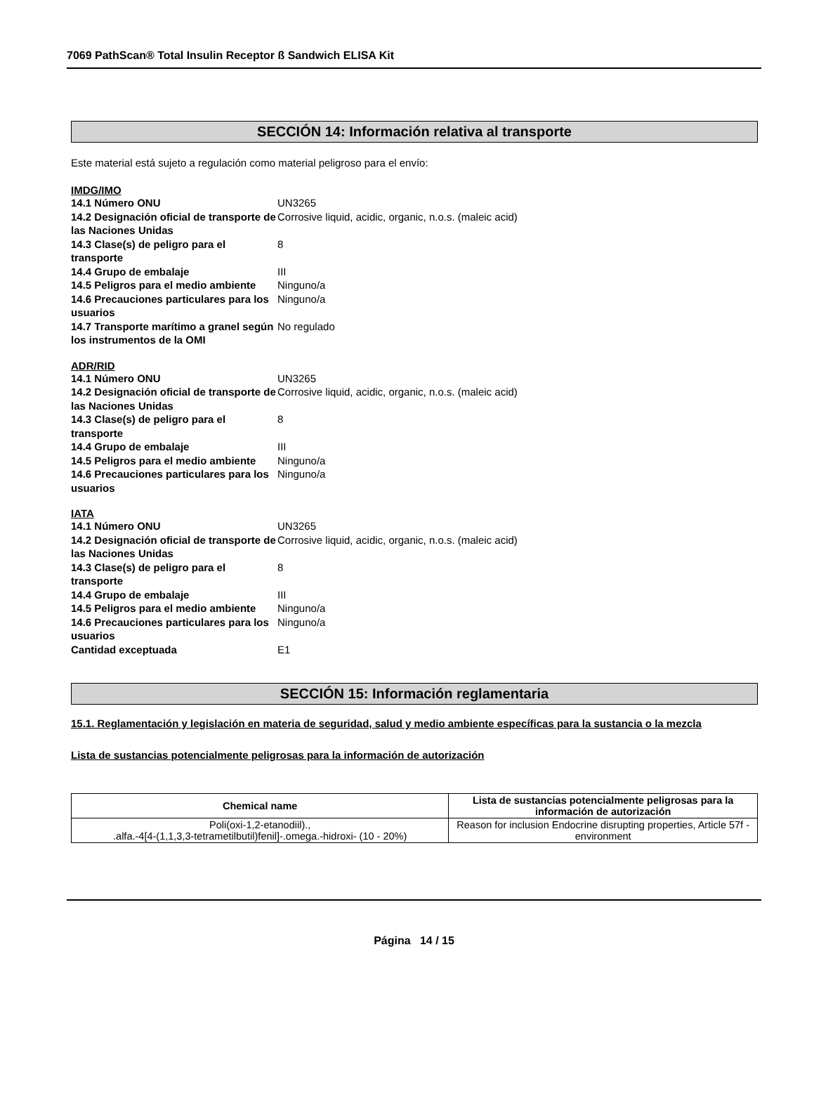7069 PathScan® Total Insulin Receptor ß Sandwich ELISA Kit
SECCIÓN 14: Información relativa al transporte
Este material está sujeto a regulación como material peligroso para el envío:
IMDG/IMO
14.1 Número ONU UN3265 14.2 Designación oficial de transporte de las Naciones Unidas Corrosive liquid, acidic, organic, n.o.s. (maleic acid) 14.3 Clase(s) de peligro para el transporte 8 14.4 Grupo de embalaje III 14.5 Peligros para el medio ambiente Ninguno/a 14.6 Precauciones particulares para los usuarios Ninguno/a 14.7 Transporte marítimo a granel según los instrumentos de la OMI No regulado
ADR/RID
14.1 Número ONU UN3265 14.2 Designación oficial de transporte de las Naciones Unidas Corrosive liquid, acidic, organic, n.o.s. (maleic acid) 14.3 Clase(s) de peligro para el transporte 8 14.4 Grupo de embalaje III 14.5 Peligros para el medio ambiente Ninguno/a 14.6 Precauciones particulares para los usuarios Ninguno/a
IATA
14.1 Número ONU UN3265 14.2 Designación oficial de transporte de las Naciones Unidas Corrosive liquid, acidic, organic, n.o.s. (maleic acid) 14.3 Clase(s) de peligro para el transporte 8 14.4 Grupo de embalaje III 14.5 Peligros para el medio ambiente Ninguno/a 14.6 Precauciones particulares para los usuarios Ninguno/a Cantidad exceptuada E1
SECCIÓN 15: Información reglamentaria
15.1. Reglamentación y legislación en materia de seguridad, salud y medio ambiente específicas para la sustancia o la mezcla
Lista de sustancias potencialmente peligrosas para la información de autorización
| Chemical name | Lista de sustancias potencialmente peligrosas para la información de autorización |
| --- | --- |
| Poli(oxi-1,2-etanodiil)., .alfa.-4[4-(1,1,3,3-tetrametilbutil)fenil]-.omega.-hidroxi- (10 - 20%) | Reason for inclusion Endocrine disrupting properties, Article 57f - environment |
Página 14 / 15